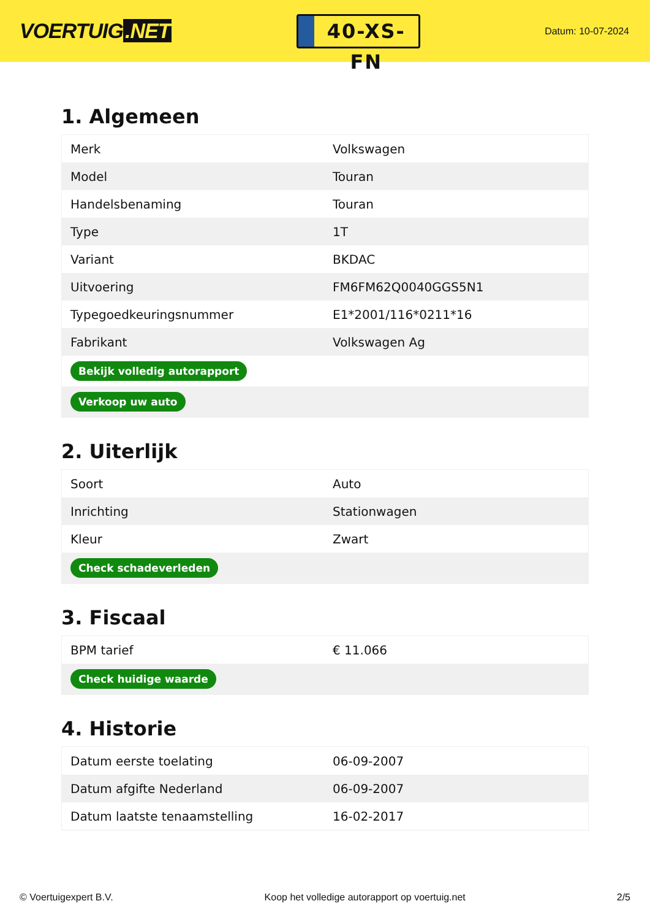VOERTUIG.NET
40-XS-FN
Datum: 10-07-2024
1. Algemeen
| Merk | Volkswagen |
| Model | Touran |
| Handelsbenaming | Touran |
| Type | 1T |
| Variant | BKDAC |
| Uitvoering | FM6FM62Q0040GGS5N1 |
| Typegoedkeuringsnummer | E1*2001/116*0211*16 |
| Fabrikant | Volkswagen Ag |
| Bekijk volledig autorapport | |
| Verkoop uw auto | |
2. Uiterlijk
| Soort | Auto |
| Inrichting | Stationwagen |
| Kleur | Zwart |
| Check schadeverleden | |
3. Fiscaal
| BPM tarief | € 11.066 |
| Check huidige waarde | |
4. Historie
| Datum eerste toelating | 06-09-2007 |
| Datum afgifte Nederland | 06-09-2007 |
| Datum laatste tenaamstelling | 16-02-2017 |
© Voertuigexpert B.V. Koop het volledige autorapport op voertuig.net 2/5